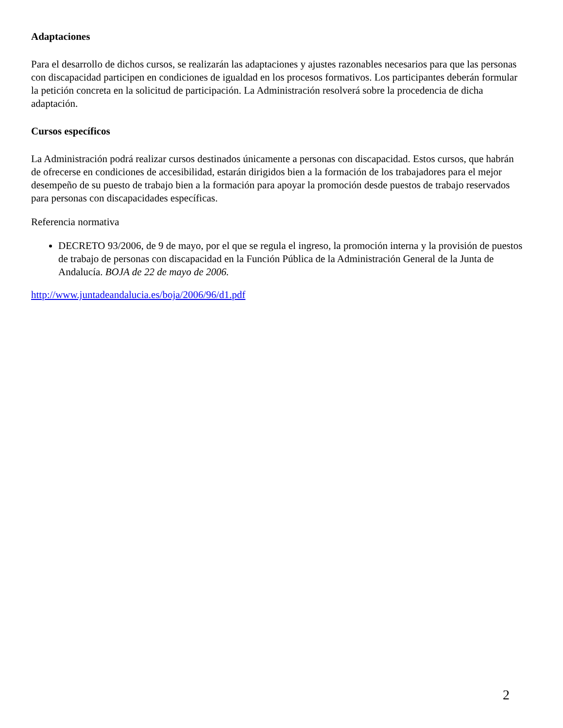Adaptaciones
Para el desarrollo de dichos cursos, se realizarán las adaptaciones y ajustes razonables necesarios para que las personas con discapacidad participen en condiciones de igualdad en los procesos formativos. Los participantes deberán formular la petición concreta en la solicitud de participación. La Administración resolverá sobre la procedencia de dicha adaptación.
Cursos específicos
La Administración podrá realizar cursos destinados únicamente a personas con discapacidad. Estos cursos, que habrán de ofrecerse en condiciones de accesibilidad, estarán dirigidos bien a la formación de los trabajadores para el mejor desempeño de su puesto de trabajo bien a la formación para apoyar la promoción desde puestos de trabajo reservados para personas con discapacidades específicas.
Referencia normativa
DECRETO 93/2006, de 9 de mayo, por el que se regula el ingreso, la promoción interna y la provisión de puestos de trabajo de personas con discapacidad en la Función Pública de la Administración General de la Junta de Andalucía. BOJA de 22 de mayo de 2006.
http://www.juntadeandalucia.es/boja/2006/96/d1.pdf
2